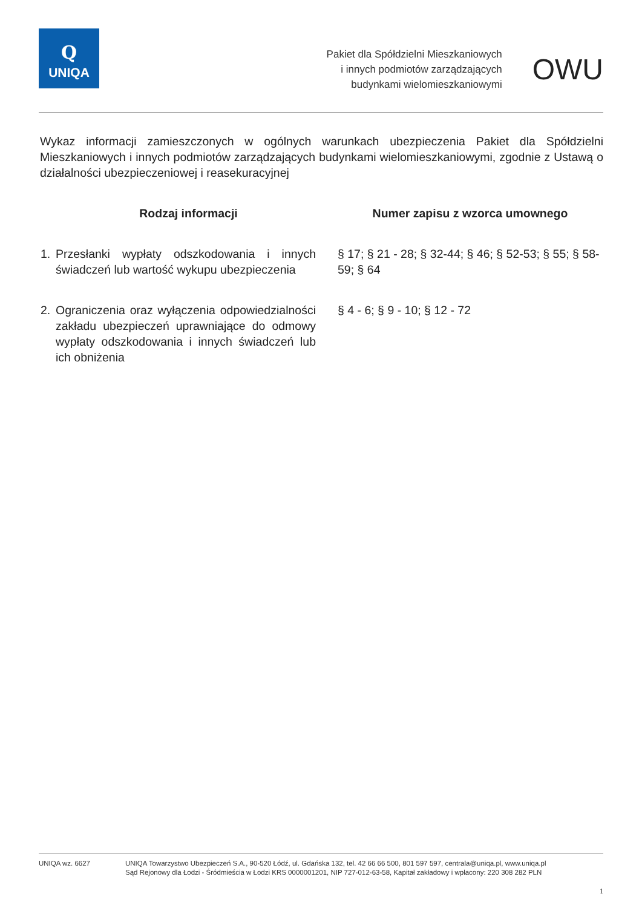Q
UNIQA
Pakiet dla Spółdzielni Mieszkaniowych
i innych podmiotów zarządzających
budynkami wielomieszkaniowymi
OWU
Wykaz informacji zamieszczonych w ogólnych warunkach ubezpieczenia Pakiet dla Spółdzielni Mieszkaniowych i innych podmiotów zarządzających budynkami wielomieszkaniowymi, zgodnie z Ustawą o działalności ubezpieczeniowej i reasekuracyjnej
| Rodzaj informacji | Numer zapisu z wzorca umownego |
| --- | --- |
| 1. Przesłanki wypłaty odszkodowania i innych świadczeń lub wartość wykupu ubezpieczenia | § 17; § 21 - 28; § 32-44; § 46; § 52-53; § 55; § 58-59; § 64 |
| 2. Ograniczenia oraz wyłączenia odpowiedzialności zakładu ubezpieczeń uprawniające do odmowy wypłaty odszkodowania i innych świadczeń lub ich obniżenia | § 4 - 6; § 9 - 10; § 12 - 72 |
UNIQA wz. 6627 UNIQA Towarzystwo Ubezpieczeń S.A., 90-520 Łódź, ul. Gdańska 132, tel. 42 66 66 500, 801 597 597, centrala@uniqa.pl, www.uniqa.pl
Sąd Rejonowy dla Łodzi - Śródmieścia w Łodzi KRS 0000001201, NIP 727-012-63-58, Kapitał zakładowy i wpłacony: 220 308 282 PLN
1